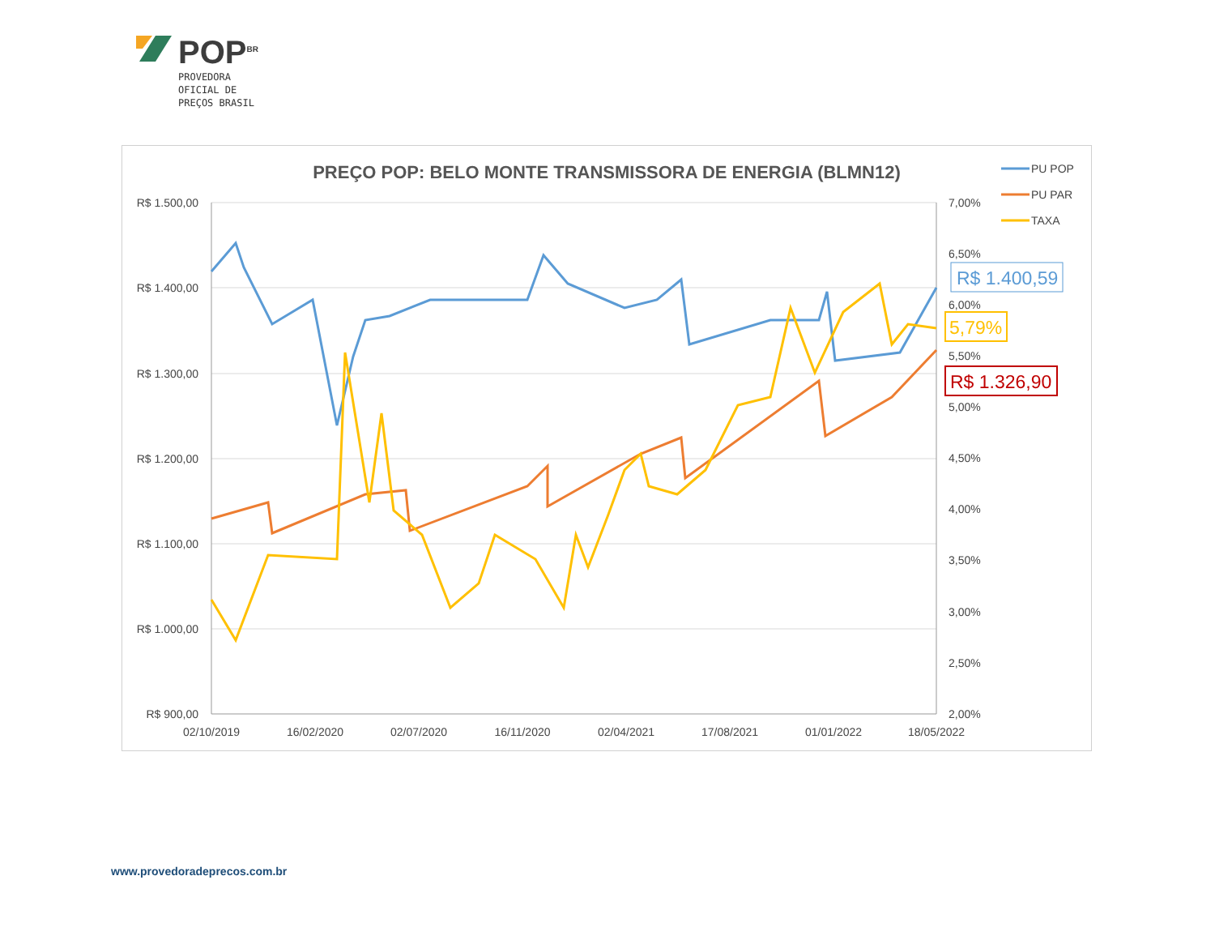POP<sup>BR</sup>
PROVEDORA
OFICIAL DE
PREÇOS BRASIL
PREÇO POP: BELO MONTE TRANSMISSORA DE ENERGIA (BLMN12)
R$ 1.500,00
R$ 1.400,00
R$ 1.300,00
R$ 1.200,00
R$ 1.100,00
R$ 1.000,00
R$ 900,00
7,00%
6,50%
6,00%
5,50%
5,00%
4,50%
4,00%
3,50%
3,00%
2,50%
2,00%
02/10/2019
16/02/2020
02/07/2020
16/11/2020
02/04/2021
17/08/2021
01/01/2022
18/05/2022
PU POP
PU PAR
TAXA
R$ 1.400,59
5,79%
R$ 1.326,90
www.provedoradeprecos.com.br